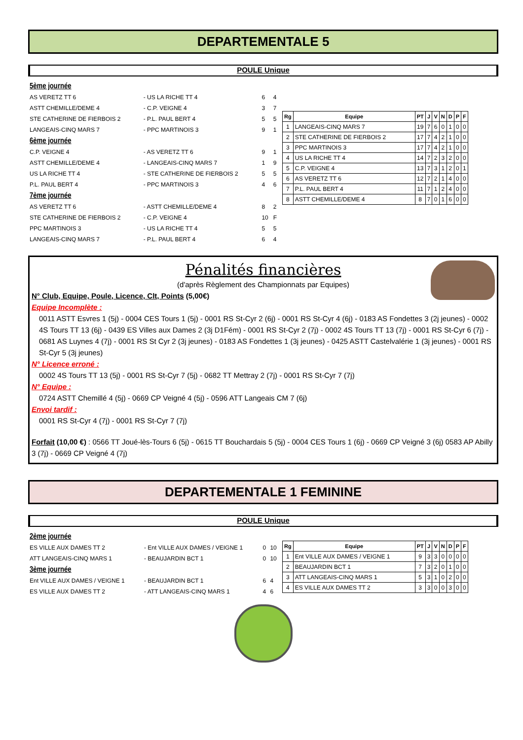DEPARTEMENTALE 5
POULE Unique
| 5ème journée | | | |
| AS VERETZ TT 6 | - US LA RICHE TT 4 | 6 | 4 |
| ASTT CHEMILLE/DEME 4 | - C.P. VEIGNE 4 | 3 | 7 |
| STE CATHERINE DE FIERBOIS 2 | - P.L. PAUL BERT 4 | 5 | 5 |
| LANGEAIS-CINQ MARS 7 | - PPC MARTINOIS 3 | 9 | 1 |
| 6ème journée | | | |
| C.P. VEIGNE 4 | - AS VERETZ TT 6 | 9 | 1 |
| ASTT CHEMILLE/DEME 4 | - LANGEAIS-CINQ MARS 7 | 1 | 9 |
| US LA RICHE TT 4 | - STE CATHERINE DE FIERBOIS 2 | 5 | 5 |
| P.L. PAUL BERT 4 | - PPC MARTINOIS 3 | 4 | 6 |
| 7ème journée | | | |
| AS VERETZ TT 6 | - ASTT CHEMILLE/DEME 4 | 8 | 2 |
| STE CATHERINE DE FIERBOIS 2 | - C.P. VEIGNE 4 | 10 | F |
| PPC MARTINOIS 3 | - US LA RICHE TT 4 | 5 | 5 |
| LANGEAIS-CINQ MARS 7 | - P.L. PAUL BERT 4 | 6 | 4 |
| Rg | Equipe | PT | J | V | N | D | P | F |
| --- | --- | --- | --- | --- | --- | --- | --- | --- |
| 1 | LANGEAIS-CINQ MARS 7 | 19 | 7 | 6 | 0 | 1 | 0 | 0 |
| 2 | STE CATHERINE DE FIERBOIS 2 | 17 | 7 | 4 | 2 | 1 | 0 | 0 |
| 3 | PPC MARTINOIS 3 | 17 | 7 | 4 | 2 | 1 | 0 | 0 |
| 4 | US LA RICHE TT 4 | 14 | 7 | 2 | 3 | 2 | 0 | 0 |
| 5 | C.P. VEIGNE 4 | 13 | 7 | 3 | 1 | 2 | 0 | 1 |
| 6 | AS VERETZ TT 6 | 12 | 7 | 2 | 1 | 4 | 0 | 0 |
| 7 | P.L. PAUL BERT 4 | 11 | 7 | 1 | 2 | 4 | 0 | 0 |
| 8 | ASTT CHEMILLE/DEME 4 | 8 | 7 | 0 | 1 | 6 | 0 | 0 |
Pénalités financières
(d'après Règlement des Championnats par Equipes)
N° Club, Equipe, Poule, Licence, Clt, Points (5,00€)
Equipe Incomplète :
0011 ASTT Esvres 1 (5j) - 0004 CES Tours 1 (5j) - 0001 RS St-Cyr 2 (6j) - 0001 RS St-Cyr 4 (6j) - 0183 AS Fondettes 3 (2j jeunes) - 0002 4S Tours TT 13 (6j) - 0439 ES Villes aux Dames 2 (3j D1Fém) - 0001 RS St-Cyr 2 (7j) - 0002 4S Tours TT 13 (7j) - 0001 RS St-Cyr 6 (7j) - 0681 AS Luynes 4 (7j) - 0001 RS St Cyr 2 (3j jeunes) - 0183 AS Fondettes 1 (3j jeunes) - 0425 ASTT Castelvalérie 1 (3j jeunes) - 0001 RS St-Cyr 5 (3j jeunes)
N° Licence erroné :
0002 4S Tours TT 13 (5j) - 0001 RS St-Cyr 7 (5j) - 0682 TT Mettray 2 (7j) - 0001 RS St-Cyr 7 (7j)
N° Equipe :
0724 ASTT Chemillé 4 (5j) - 0669 CP Veigné 4 (5j) - 0596 ATT Langeais CM 7 (6j)
Envoi tardif :
0001 RS St-Cyr 4 (7j) - 0001 RS St-Cyr 7 (7j)
Forfait (10,00 €) : 0566 TT Joué-lès-Tours 6 (5j) - 0615 TT Bouchardais 5 (5j) - 0004 CES Tours 1 (6j) - 0669 CP Veigné 3 (6j) 0583 AP Abilly 3 (7j) - 0669 CP Veigné 4 (7j)
DEPARTEMENTALE 1 FEMININE
POULE Unique
| 2ème journée | | | |
| ES VILLE AUX DAMES TT 2 | - Ent VILLE AUX DAMES / VEIGNE 1 | 0 | 10 |
| ATT LANGEAIS-CINQ MARS 1 | - BEAUJARDIN BCT 1 | 0 | 10 |
| 3ème journée | | | |
| Ent VILLE AUX DAMES / VEIGNE 1 | - BEAUJARDIN BCT 1 | 6 | 4 |
| ES VILLE AUX DAMES TT 2 | - ATT LANGEAIS-CINQ MARS 1 | 4 | 6 |
| Rg | Equipe | PT | J | V | N | D | P | F |
| --- | --- | --- | --- | --- | --- | --- | --- | --- |
| 1 | Ent VILLE AUX DAMES / VEIGNE 1 | 9 | 3 | 3 | 0 | 0 | 0 | 0 |
| 2 | BEAUJARDIN BCT 1 | 7 | 3 | 2 | 0 | 1 | 0 | 0 |
| 3 | ATT LANGEAIS-CINQ MARS 1 | 5 | 3 | 1 | 0 | 2 | 0 | 0 |
| 4 | ES VILLE AUX DAMES TT 2 | 3 | 3 | 0 | 0 | 3 | 0 | 0 |